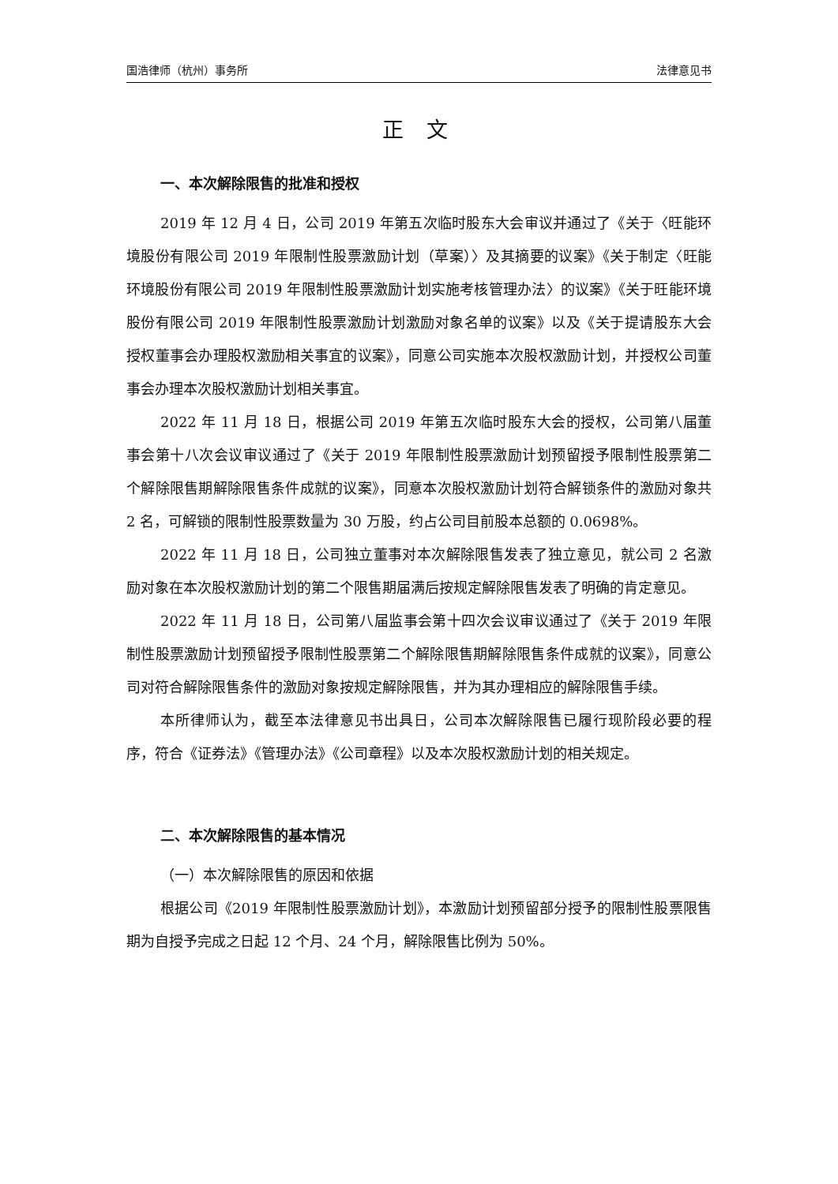国浩律师（杭州）事务所 法律意见书
正 文
一、本次解除限售的批准和授权
2019 年 12 月 4 日，公司 2019 年第五次临时股东大会审议并通过了《关于〈旺能环境股份有限公司 2019 年限制性股票激励计划（草案）〉及其摘要的议案》《关于制定〈旺能环境股份有限公司 2019 年限制性股票激励计划实施考核管理办法〉的议案》《关于旺能环境股份有限公司 2019 年限制性股票激励计划激励对象名单的议案》以及《关于提请股东大会授权董事会办理股权激励相关事宜的议案》，同意公司实施本次股权激励计划，并授权公司董事会办理本次股权激励计划相关事宜。
2022 年 11 月 18 日，根据公司 2019 年第五次临时股东大会的授权，公司第八届董事会第十八次会议审议通过了《关于 2019 年限制性股票激励计划预留授予限制性股票第二个解除限售期解除限售条件成就的议案》，同意本次股权激励计划符合解锁条件的激励对象共 2 名，可解锁的限制性股票数量为 30 万股，约占公司目前股本总额的 0.0698%。
2022 年 11 月 18 日，公司独立董事对本次解除限售发表了独立意见，就公司 2 名激励对象在本次股权激励计划的第二个限售期届满后按规定解除限售发表了明确的肯定意见。
2022 年 11 月 18 日，公司第八届监事会第十四次会议审议通过了《关于 2019 年限制性股票激励计划预留授予限制性股票第二个解除限售期解除限售条件成就的议案》，同意公司对符合解除限售条件的激励对象按规定解除限售，并为其办理相应的解除限售手续。
本所律师认为，截至本法律意见书出具日，公司本次解除限售已履行现阶段必要的程序，符合《证券法》《管理办法》《公司章程》以及本次股权激励计划的相关规定。
二、本次解除限售的基本情况
（一）本次解除限售的原因和依据
根据公司《2019 年限制性股票激励计划》，本激励计划预留部分授予的限制性股票限售期为自授予完成之日起 12 个月、24 个月，解除限售比例为 50%。